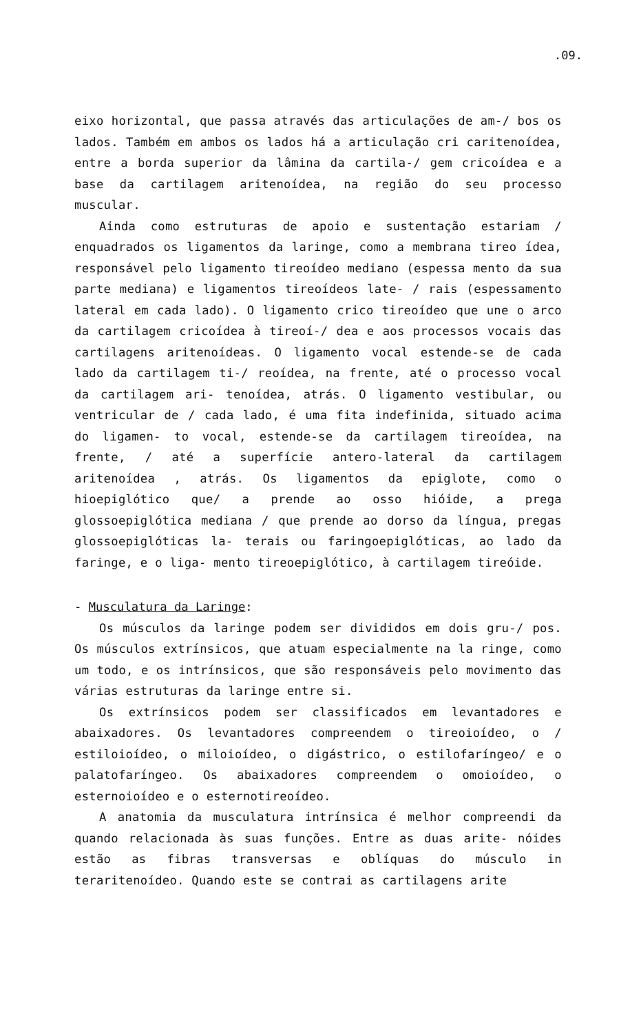.09.
eixo horizontal, que passa através das articulações de am-/ bos os lados. Também em ambos os lados há a articulação cri caritenoídea, entre a borda superior da lâmina da cartila-/ gem cricoídea e a base da cartilagem aritenoídea, na região do seu processo muscular.
Ainda como estruturas de apoio e sustentação estariam / enquadrados os ligamentos da laringe, como a membrana tireo ídea, responsável pelo ligamento tireoídeo mediano (espessa mento da sua parte mediana) e ligamentos tireoídeos late- / rais (espessamento lateral em cada lado). O ligamento crico tireoídeo que une o arco da cartilagem cricoídea à tireoí-/ dea e aos processos vocais das cartilagens aritenoídeas. O ligamento vocal estende-se de cada lado da cartilagem ti-/ reoídea, na frente, até o processo vocal da cartilagem ari- tenoídea, atrás. O ligamento vestibular, ou ventricular de / cada lado, é uma fita indefinida, situado acima do ligamen- to vocal, estende-se da cartilagem tireoídea, na frente, / até a superfície antero-lateral da cartilagem aritenoídea , atrás. Os ligamentos da epiglote, como o hioepiglótico que/ a prende ao osso hióide, a prega glossoepiglótica mediana / que prende ao dorso da língua, pregas glossoepiglóticas la- terais ou faringoepiglóticas, ao lado da faringe, e o liga- mento tireoepiglótico, à cartilagem tireóide.
- Musculatura da Laringe:
Os músculos da laringe podem ser divididos em dois gru-/ pos. Os músculos extrínsicos, que atuam especialmente na la ringe, como um todo, e os intrínsicos, que são responsáveis pelo movimento das várias estruturas da laringe entre si.
Os extrínsicos podem ser classificados em levantadores e abaixadores. Os levantadores compreendem o tireoioídeo, o / estiloioídeo, o miloioídeo, o digástrico, o estilofaríngeo/ e o palatofaríngeo. Os abaixadores compreendem o omoioídeo, o esternoioídeo e o esternotireoídeo.
A anatomia da musculatura intrínsica é melhor compreendi da quando relacionada às suas funções. Entre as duas arite- nóides estão as fibras transversas e oblíquas do músculo in teraritenoídeo. Quando este se contrai as cartilagens arite